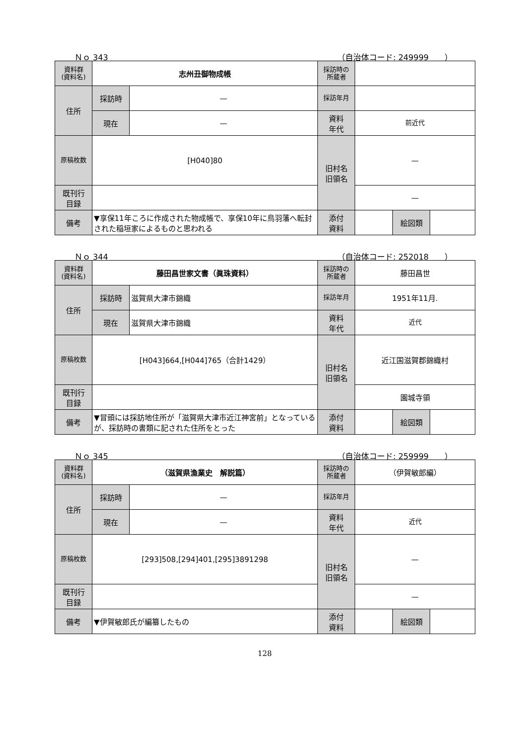Ｎｏ 343 （自治体コード: 249999　　）
| 資料群 (資料名) | 志州丑御物成帳 | | 採訪時の 所蔵者 | | | |
| 住所 | 採訪時 | — | 採訪年月 | | | |
| | 現在 | — | 資料 年代 | 前近代 | | |
| 原稿枚数 | [H040]80 | | 旧村名 旧領名 | — | | |
| 既刊行 目録 | | | | — | | |
| 備考 | ▼享保11年ころに作成された物成帳で、享保10年に鳥羽藩へ転封された稲垣家によるものと思われる | | | | | |
| | | | 添付 資料 | | 絵図類 | |
Ｎｏ 344 （自治体コード: 252018　　）
| 資料群 (資料名) | 藤田昌世家文書（眞珠資料） | | 採訪時の 所蔵者 | 藤田昌世 | | |
| 住所 | 採訪時 | 滋賀県大津市錦織 | 採訪年月 | 1951年11月. | | |
| | 現在 | 滋賀県大津市錦織 | 資料 年代 | 近代 | | |
| 原稿枚数 | [H043]664,[H044]765（合計1429） | | 旧村名 旧領名 | 近江国滋賀郡錦織村 | | |
| 既刊行 目録 | | | | 園城寺領 | | |
| 備考 | ▼冒頭には採訪地住所が「滋賀県大津市近江神宮前」となっているが、採訪時の書類に記された住所をとった | | | | | |
| | | | 添付 資料 | | 絵図類 | |
Ｎｏ 345 （自治体コード: 259999　　）
| 資料群 (資料名) | （滋賀県漁業史 解説篇） | | 採訪時の 所蔵者 | （伊賀敏郎編） | | |
| 住所 | 採訪時 | — | 採訪年月 | | | |
| | 現在 | — | 資料 年代 | 近代 | | |
| 原稿枚数 | [293]508,[294]401,[295]3891298 | | 旧村名 旧領名 | — | | |
| 既刊行 目録 | | | | — | | |
| 備考 | ▼伊賀敏郎氏が編纂したもの | | | | | |
| | | | 添付 資料 | | 絵図類 | |
128